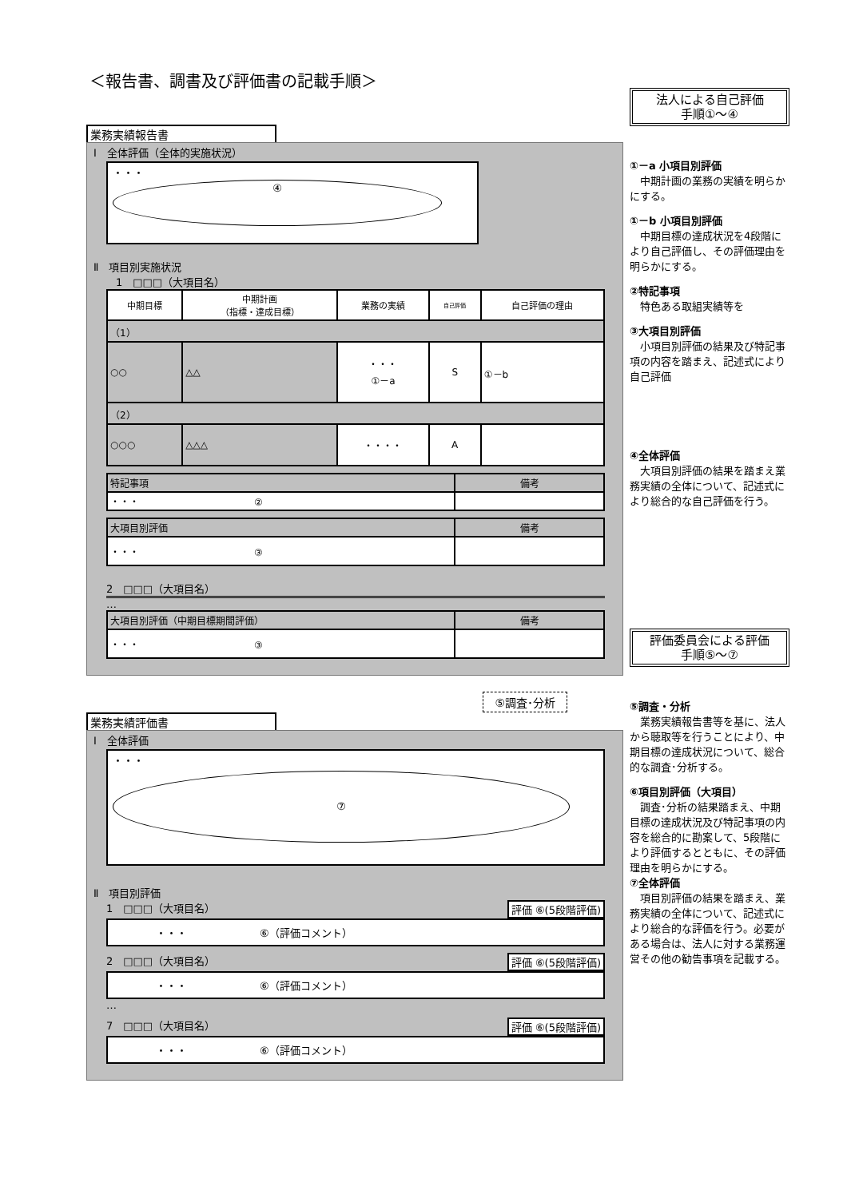＜報告書、調書及び評価書の記載手順＞
業務実績報告書
Ⅰ　全体評価（全体的実施状況）
・・・
④
Ⅱ　項目別実施状況
1　□□□（大項目名）
| 中期目標 | 中期計画 （指標・達成目標） | 業務の実績 | 自己評価 | 自己評価の理由 |
| --- | --- | --- | --- | --- |
| （1） | | | | |
| ○○ | △△ | ・・・ ①－a | S | ①－b |
| （2） | | | | |
| ○○○ | △△△ | ・・・・ | A | |
| 特記事項 | 備考 |
| ・・・ ② | |
| 大項目別評価 | 備考 |
| ・・・ ③ | |
2　□□□（大項目名）
…
| 大項目別評価（中期目標期間評価） | 備考 |
| ・・・ ③ | |
⑤調査･分析
業務実績評価書
Ⅰ　全体評価
・・・
⑦
Ⅱ　項目別評価
1　□□□（大項目名） 評価 ⑥(5段階評価)
・・・　　　　　　　⑥（評価コメント）
2　□□□（大項目名） 評価 ⑥(5段階評価)
・・・　　　　　　　⑥（評価コメント）
…
7　□□□（大項目名） 評価 ⑥(5段階評価)
・・・　　　　　　　⑥（評価コメント）
法人による自己評価
手順①～④
①－a 小項目別評価
　中期計画の業務の実績を明らかにする。
①－b 小項目別評価
　中期目標の達成状況を4段階により自己評価し、その評価理由を明らかにする。
②特記事項
　特色ある取組実績等を
③大項目別評価
　小項目別評価の結果及び特記事項の内容を踏まえ、記述式により自己評価
④全体評価
　大項目別評価の結果を踏まえ業務実績の全体について、記述式により総合的な自己評価を行う。
評価委員会による評価
手順⑤～⑦
⑤調査・分析
　業務実績報告書等を基に、法人から聴取等を行うことにより、中期目標の達成状況について、総合的な調査･分析する。
⑥項目別評価（大項目）
　調査･分析の結果踏まえ、中期目標の達成状況及び特記事項の内容を総合的に勘案して、5段階により評価するとともに、その評価理由を明らかにする。
⑦全体評価
　項目別評価の結果を踏まえ、業務実績の全体について、記述式により総合的な評価を行う。必要がある場合は、法人に対する業務運営その他の勧告事項を記載する。